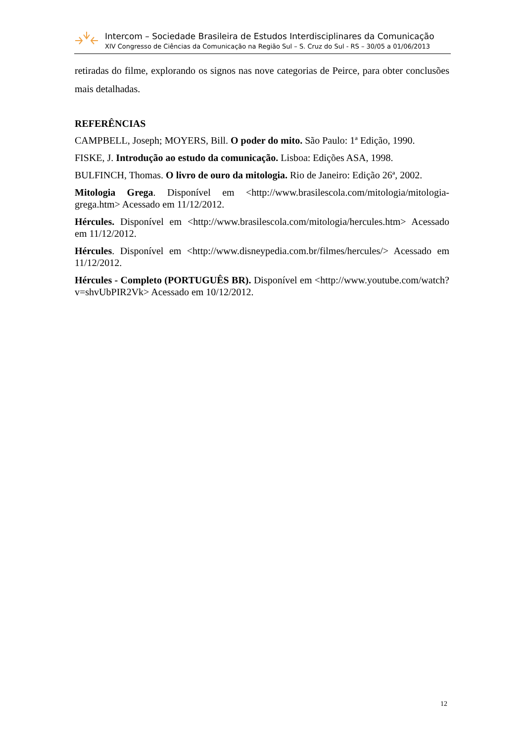Intercom – Sociedade Brasileira de Estudos Interdisciplinares da Comunicação
XIV Congresso de Ciências da Comunicação na Região Sul – S. Cruz do Sul - RS – 30/05 a 01/06/2013
retiradas do filme, explorando os signos nas nove categorias de Peirce, para obter conclusões mais detalhadas.
REFERÊNCIAS
CAMPBELL, Joseph; MOYERS, Bill. O poder do mito. São Paulo: 1ª Edição, 1990.
FISKE, J. Introdução ao estudo da comunicação. Lisboa: Edições ASA, 1998.
BULFINCH, Thomas. O livro de ouro da mitologia. Rio de Janeiro: Edição 26ª, 2002.
Mitologia Grega. Disponível em <http://www.brasilescola.com/mitologia/mitologia-grega.htm> Acessado em 11/12/2012.
Hércules. Disponível em <http://www.brasilescola.com/mitologia/hercules.htm> Acessado em 11/12/2012.
Hércules. Disponível em <http://www.disneypedia.com.br/filmes/hercules/> Acessado em 11/12/2012.
Hércules - Completo (PORTUGUÊS BR). Disponível em <http://www.youtube.com/watch?v=shvUbPIR2Vk> Acessado em 10/12/2012.
12